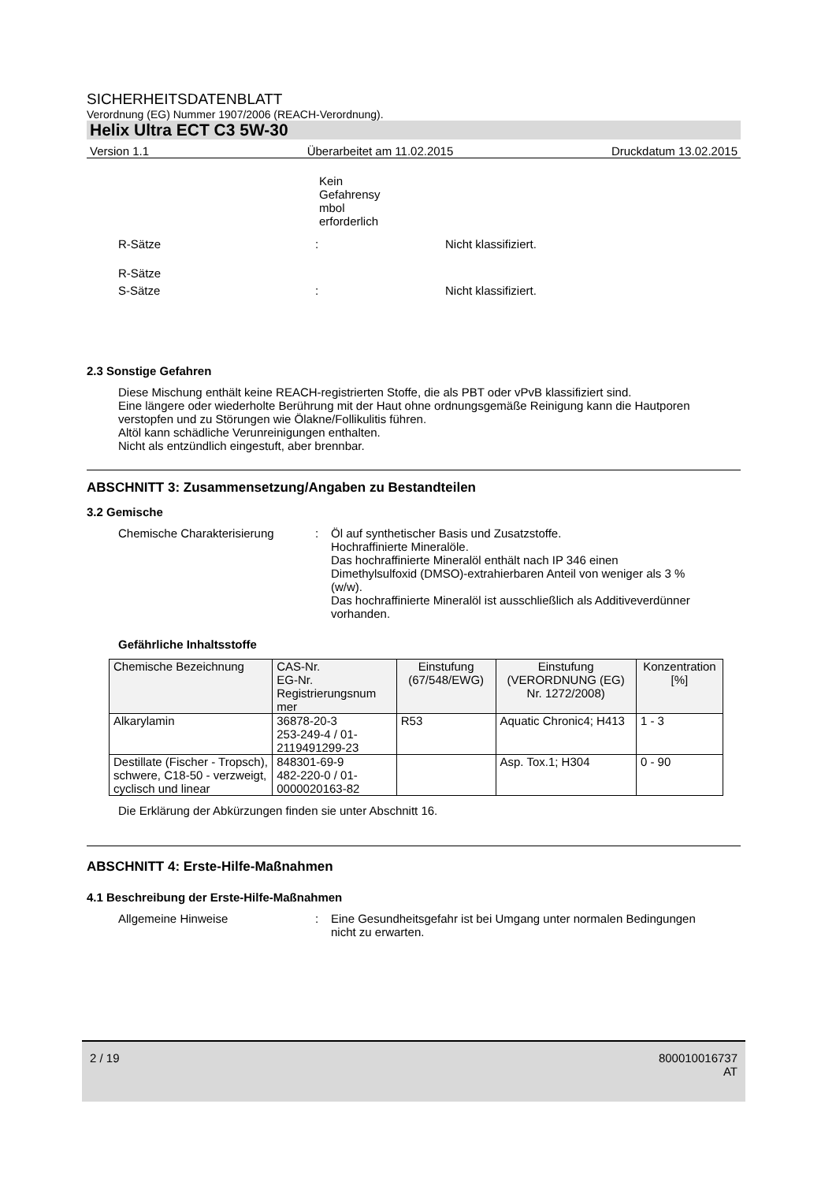SICHERHEITSDATENBLATT
Verordnung (EG) Nummer 1907/2006 (REACH-Verordnung).
Helix Ultra ECT C3 5W-30
Version 1.1 Überarbeitet am 11.02.2015 Druckdatum 13.02.2015
Kein Gefahrensy mbol erforderlich
R-Sätze: Nicht klassifiziert.
R-Sätze
S-Sätze: Nicht klassifiziert.
2.3 Sonstige Gefahren
Diese Mischung enthält keine REACH-registrierten Stoffe, die als PBT oder vPvB klassifiziert sind.
Eine längere oder wiederholte Berührung mit der Haut ohne ordnungsgemäße Reinigung kann die Hautporen verstopfen und zu Störungen wie Ölakne/Follikulitis führen.
Altöl kann schädliche Verunreinigungen enthalten.
Nicht als entzündlich eingestuft, aber brennbar.
ABSCHNITT 3: Zusammensetzung/Angaben zu Bestandteilen
3.2 Gemische
Chemische Charakterisierung: Öl auf synthetischer Basis und Zusatzstoffe.
Hochraffinierte Mineralöle.
Das hochraffinierte Mineralöl enthält nach IP 346 einen Dimethylsulfoxid (DMSO)-extrahierbaren Anteil von weniger als 3 % (w/w).
Das hochraffinierte Mineralöl ist ausschließlich als Additiveverdünner vorhanden.
Gefährliche Inhaltsstoffe
| Chemische Bezeichnung | CAS-Nr. EG-Nr. Registrierungsnum mer | Einstufung (67/548/EWG) | Einstufung (VERORDNUNG (EG) Nr. 1272/2008) | Konzentration [%] |
| --- | --- | --- | --- | --- |
| Alkarylamin | 36878-20-3 253-249-4 / 01-2119491299-23 | R53 | Aquatic Chronic4; H413 | 1 - 3 |
| Destillate (Fischer - Tropsch), schwere, C18-50 - verzweigt, cyclisch und linear | 848301-69-9 482-220-0 / 01-0000020163-82 | | Asp. Tox.1; H304 | 0 - 90 |
Die Erklärung der Abkürzungen finden sie unter Abschnitt 16.
ABSCHNITT 4: Erste-Hilfe-Maßnahmen
4.1 Beschreibung der Erste-Hilfe-Maßnahmen
Allgemeine Hinweise: Eine Gesundheitsgefahr ist bei Umgang unter normalen Bedingungen nicht zu erwarten.
2 / 19 800010016737
AT